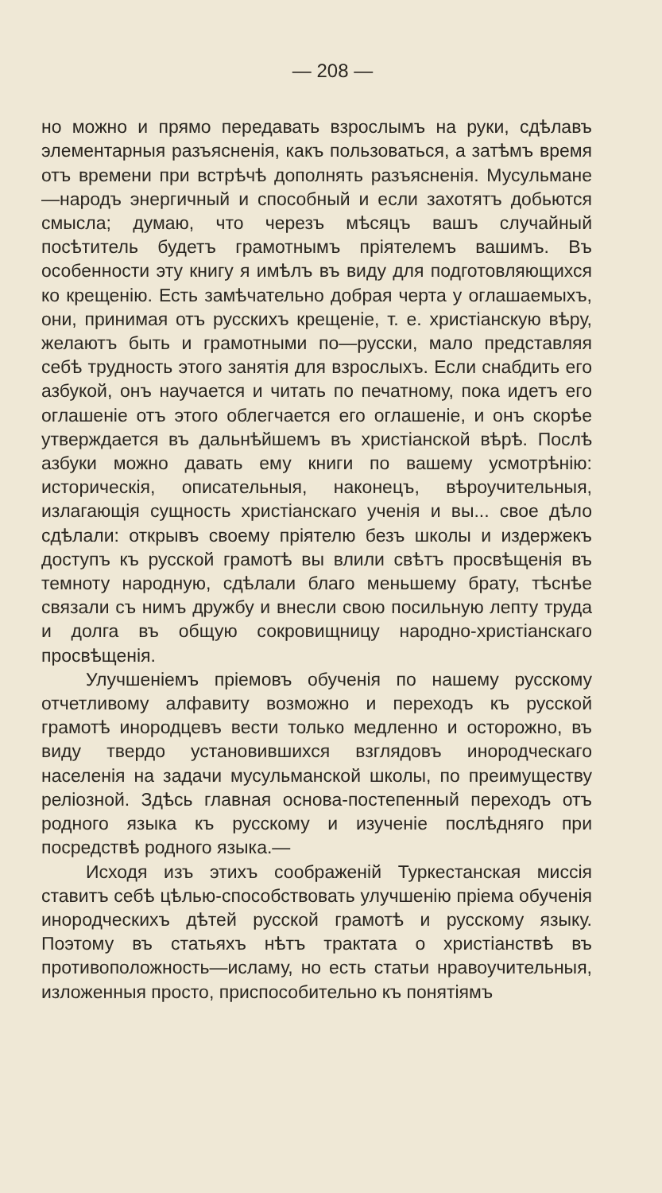— 208 —
но можно и прямо передавать взрослымъ на руки, сдѣлавъ элементарныя разъясненія, какъ пользоваться, а затѣмъ время отъ времени при встрѣчѣ дополнять разъясненія. Мусульмане—народъ энергичный и способный и если захотятъ добьются смысла; думаю, что черезъ мѣсяцъ вашъ случайный посѣтитель будетъ грамотнымъ пріятелемъ вашимъ. Въ особенности эту книгу я имѣлъ въ виду для подготовляющихся ко крещенію. Есть замѣчательно добрая черта у оглашаемыхъ, они, принимая отъ русскихъ крещеніе, т. е. христіанскую вѣру, желаютъ быть и грамотными по—русски, мало представляя себѣ трудность этого занятія для взрослыхъ. Если снабдить его азбукой, онъ научается и читать по печатному, пока идетъ его оглашеніе отъ этого облегчается его оглашеніе, и онъ скорѣе утверждается въ дальнѣйшемъ въ христіанской вѣрѣ. Послѣ азбуки можно давать ему книги по вашему усмотрѣнію: историческія, описательныя, наконецъ, вѣроучительныя, излагающія сущность христіанскаго ученія и вы... свое дѣло сдѣлали: открывъ своему пріятелю безъ школы и издержекъ доступъ къ русской грамотѣ вы влили свѣтъ просвѣщенія въ темноту народную, сдѣлали благо меньшему брату, тѣснѣе связали съ нимъ дружбу и внесли свою посильную лепту труда и долга въ общую сокровищницу народно-христіанскаго просвѣщенія.
Улучшеніемъ пріемовъ обученія по нашему русскому отчетливому алфавиту возможно и переходъ къ русской грамотѣ инородцевъ вести только медленно и осторожно, въ виду твердо установившихся взглядовъ инородческаго населенія на задачи мусульманской школы, по преимуществу реліозной. Здѣсь главная основа-постепенный переходъ отъ родного языка къ русскому и изученіе послѣдняго при посредствѣ родного языка.—
Исходя изъ этихъ соображеній Туркестанская миссія ставитъ себѣ цѣлью-способствовать улучшенію пріема обученія инородческихъ дѣтей русской грамотѣ и русскому языку. Поэтому въ статьяхъ нѣтъ трактата о христіанствѣ въ противоположность—исламу, но есть статьи нравоучительныя, изложенныя просто, приспособительно къ понятіямъ